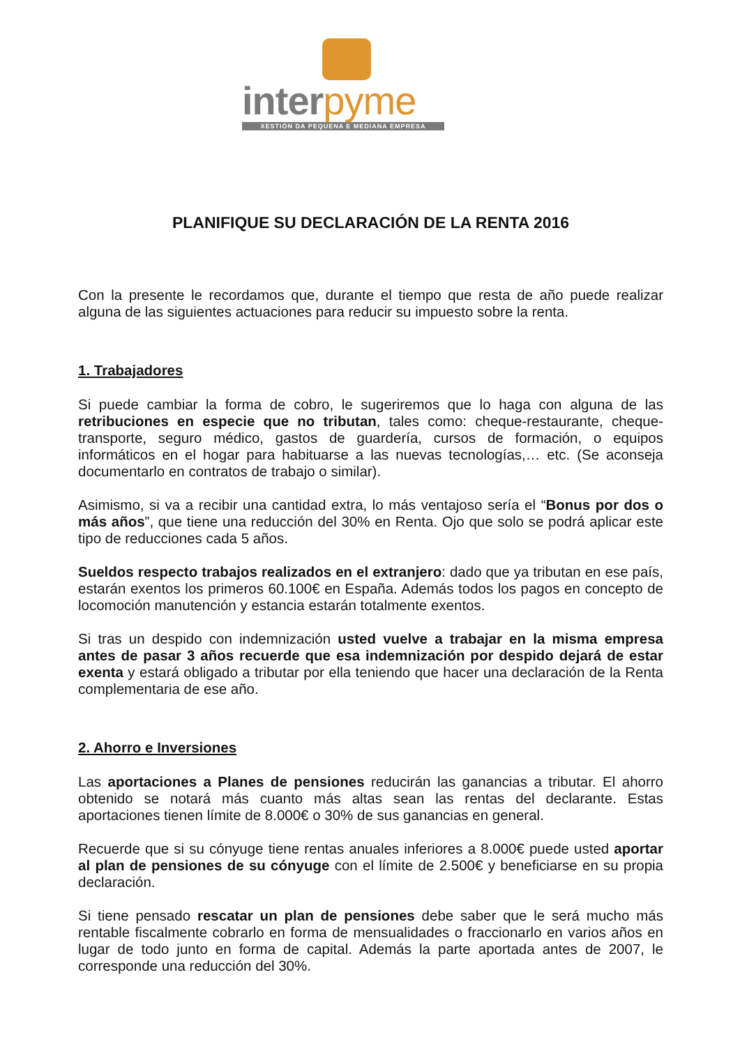interpyme
XESTIÓN DA PEQUENA E MEDIANA EMPRESA
PLANIFIQUE SU DECLARACIÓN DE LA RENTA 2016
Con la presente le recordamos que, durante el tiempo que resta de año puede realizar alguna de las siguientes actuaciones para reducir su impuesto sobre la renta.
1. Trabajadores
Si puede cambiar la forma de cobro, le sugeriremos que lo haga con alguna de las retribuciones en especie que no tributan, tales como: cheque-restaurante, cheque-transporte, seguro médico, gastos de guardería, cursos de formación, o equipos informáticos en el hogar para habituarse a las nuevas tecnologías,… etc. (Se aconseja documentarlo en contratos de trabajo o similar).
Asimismo, si va a recibir una cantidad extra, lo más ventajoso sería el “Bonus por dos o más años”, que tiene una reducción del 30% en Renta. Ojo que solo se podrá aplicar este tipo de reducciones cada 5 años.
Sueldos respecto trabajos realizados en el extranjero: dado que ya tributan en ese país, estarán exentos los primeros 60.100€ en España. Además todos los pagos en concepto de locomoción manutención y estancia estarán totalmente exentos.
Si tras un despido con indemnización usted vuelve a trabajar en la misma empresa antes de pasar 3 años recuerde que esa indemnización por despido dejará de estar exenta y estará obligado a tributar por ella teniendo que hacer una declaración de la Renta complementaria de ese año.
2. Ahorro e Inversiones
Las aportaciones a Planes de pensiones reducirán las ganancias a tributar. El ahorro obtenido se notará más cuanto más altas sean las rentas del declarante. Estas aportaciones tienen límite de 8.000€ o 30% de sus ganancias en general.
Recuerde que si su cónyuge tiene rentas anuales inferiores a 8.000€ puede usted aportar al plan de pensiones de su cónyuge con el límite de 2.500€ y beneficiarse en su propia declaración.
Si tiene pensado rescatar un plan de pensiones debe saber que le será mucho más rentable fiscalmente cobrarlo en forma de mensualidades o fraccionarlo en varios años en lugar de todo junto en forma de capital. Además la parte aportada antes de 2007, le corresponde una reducción del 30%.